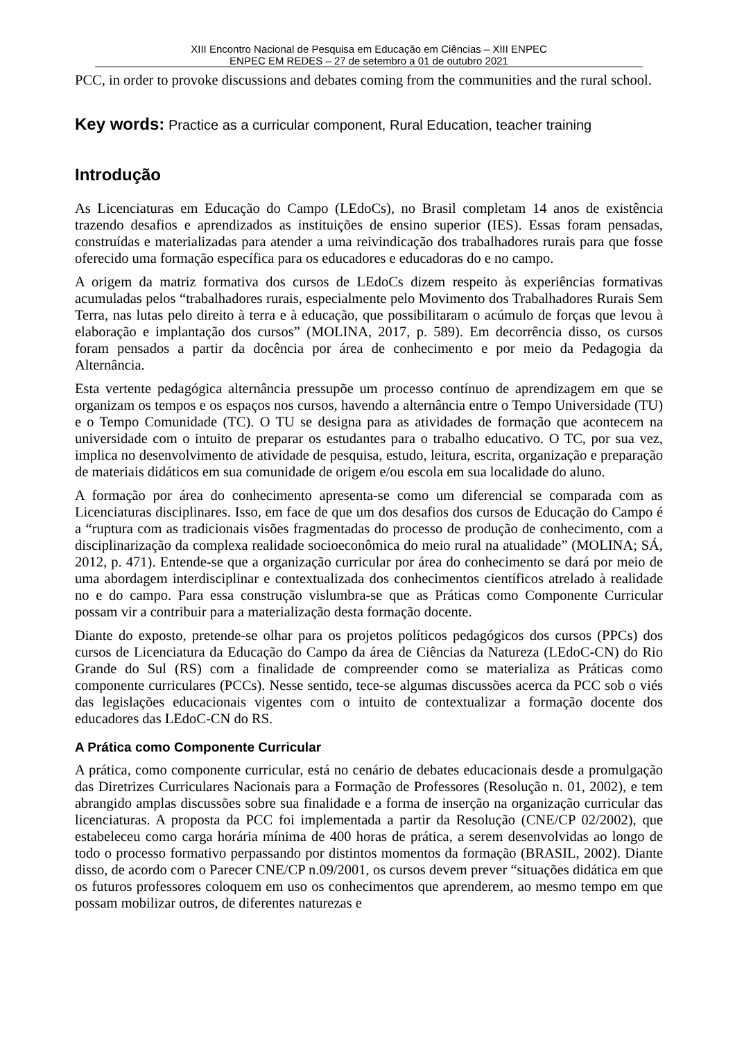XIII Encontro Nacional de Pesquisa em Educação em Ciências – XIII ENPEC
ENPEC EM REDES – 27 de setembro a 01 de outubro 2021
PCC, in order to provoke discussions and debates coming from the communities and the rural school.
Key words: Practice as a curricular component, Rural Education, teacher training
Introdução
As Licenciaturas em Educação do Campo (LEdoCs), no Brasil completam 14 anos de existência trazendo desafios e aprendizados as instituições de ensino superior (IES). Essas foram pensadas, construídas e materializadas para atender a uma reivindicação dos trabalhadores rurais para que fosse oferecido uma formação específica para os educadores e educadoras do e no campo.
A origem da matriz formativa dos cursos de LEdoCs dizem respeito às experiências formativas acumuladas pelos “trabalhadores rurais, especialmente pelo Movimento dos Trabalhadores Rurais Sem Terra, nas lutas pelo direito à terra e à educação, que possibilitaram o acúmulo de forças que levou à elaboração e implantação dos cursos” (MOLINA, 2017, p. 589). Em decorrência disso, os cursos foram pensados a partir da docência por área de conhecimento e por meio da Pedagogia da Alternância.
Esta vertente pedagógica alternância pressupõe um processo contínuo de aprendizagem em que se organizam os tempos e os espaços nos cursos, havendo a alternância entre o Tempo Universidade (TU) e o Tempo Comunidade (TC). O TU se designa para as atividades de formação que acontecem na universidade com o intuito de preparar os estudantes para o trabalho educativo. O TC, por sua vez, implica no desenvolvimento de atividade de pesquisa, estudo, leitura, escrita, organização e preparação de materiais didáticos em sua comunidade de origem e/ou escola em sua localidade do aluno.
A formação por área do conhecimento apresenta-se como um diferencial se comparada com as Licenciaturas disciplinares. Isso, em face de que um dos desafios dos cursos de Educação do Campo é a “ruptura com as tradicionais visões fragmentadas do processo de produção de conhecimento, com a disciplinarização da complexa realidade socioeconômica do meio rural na atualidade” (MOLINA; SÁ, 2012, p. 471). Entende-se que a organização curricular por área do conhecimento se dará por meio de uma abordagem interdisciplinar e contextualizada dos conhecimentos científicos atrelado à realidade no e do campo. Para essa construção vislumbra-se que as Práticas como Componente Curricular possam vir a contribuir para a materialização desta formação docente.
Diante do exposto, pretende-se olhar para os projetos políticos pedagógicos dos cursos (PPCs) dos cursos de Licenciatura da Educação do Campo da área de Ciências da Natureza (LEdoC-CN) do Rio Grande do Sul (RS) com a finalidade de compreender como se materializa as Práticas como componente curriculares (PCCs). Nesse sentido, tece-se algumas discussões acerca da PCC sob o viés das legislações educacionais vigentes com o intuito de contextualizar a formação docente dos educadores das LEdoC-CN do RS.
A Prática como Componente Curricular
A prática, como componente curricular, está no cenário de debates educacionais desde a promulgação das Diretrizes Curriculares Nacionais para a Formação de Professores (Resolução n. 01, 2002), e tem abrangido amplas discussões sobre sua finalidade e a forma de inserção na organização curricular das licenciaturas. A proposta da PCC foi implementada a partir da Resolução (CNE/CP 02/2002), que estabeleceu como carga horária mínima de 400 horas de prática, a serem desenvolvidas ao longo de todo o processo formativo perpassando por distintos momentos da formação (BRASIL, 2002). Diante disso, de acordo com o Parecer CNE/CP n.09/2001, os cursos devem prever “situações didática em que os futuros professores coloquem em uso os conhecimentos que aprenderem, ao mesmo tempo em que possam mobilizar outros, de diferentes naturezas e